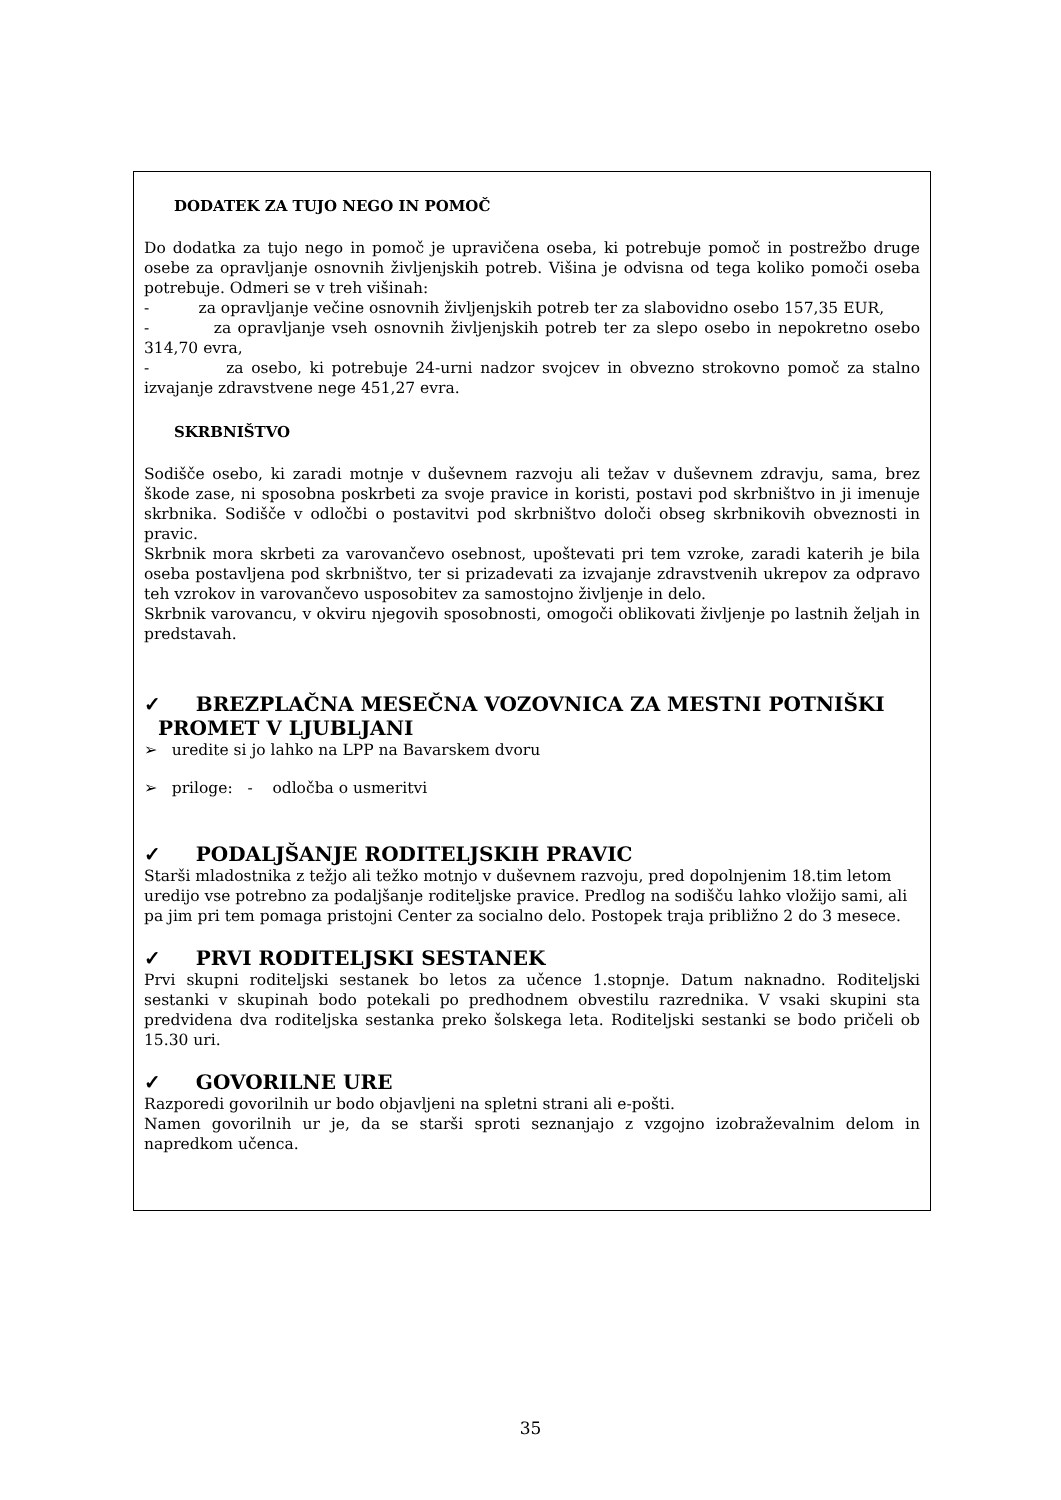DODATEK ZA TUJO NEGO IN POMOČ
Do dodatka za tujo nego in pomoč je upravičena oseba, ki potrebuje pomoč in postrežbo druge osebe za opravljanje osnovnih življenjskih potreb. Višina je odvisna od tega koliko pomoči oseba potrebuje. Odmeri se v treh višinah:
- za opravljanje večine osnovnih življenjskih potreb ter za slabovidno osebo 157,35 EUR,
- za opravljanje vseh osnovnih življenjskih potreb ter za slepo osebo in nepokretno osebo 314,70 evra,
- za osebo, ki potrebuje 24-urni nadzor svojcev in obvezno strokovno pomoč za stalno izvajanje zdravstvene nege 451,27 evra.
SKRBNIŠTVO
Sodišče osebo, ki zaradi motnje v duševnem razvoju ali težav v duševnem zdravju, sama, brez škode zase, ni sposobna poskrbeti za svoje pravice in koristi, postavi pod skrbništvo in ji imenuje skrbnika. Sodišče v odločbi o postavitvi pod skrbništvo določi obseg skrbnikovih obveznosti in pravic.
Skrbnik mora skrbeti za varovančevo osebnost, upoštevati pri tem vzroke, zaradi katerih je bila oseba postavljena pod skrbništvo, ter si prizadevati za izvajanje zdravstvenih ukrepov za odpravo teh vzrokov in varovančevo usposobitev za samostojno življenje in delo.
Skrbnik varovancu, v okviru njegovih sposobnosti, omogoči oblikovati življenje po lastnih željah in predstavah.
✓ BREZPLAČNA MESEČNA VOZOVNICA ZA MESTNI POTNIŠKI
PROMET V LJUBLJANI
➢ uredite si jo lahko na LPP na Bavarskem dvoru
➢ priloge: - odločba o usmeritvi
✓ PODALJŠANJE RODITELJSKIH PRAVIC
Starši mladostnika z težjo ali težko motnjo v duševnem razvoju, pred dopolnjenim 18.tim letom uredijo vse potrebno za podaljšanje roditeljske pravice. Predlog na sodišču lahko vložijo sami, ali pa jim pri tem pomaga pristojni Center za socialno delo. Postopek traja približno 2 do 3 mesece.
✓ PRVI RODITELJSKI SESTANEK
Prvi skupni roditeljski sestanek bo letos za učence 1.stopnje. Datum naknadno. Roditeljski sestanki v skupinah bodo potekali po predhodnem obvestilu razrednika. V vsaki skupini sta predvidena dva roditeljska sestanka preko šolskega leta. Roditeljski sestanki se bodo pričeli ob 15.30 uri.
✓ GOVORILNE URE
Razporedi govorilnih ur bodo objavljeni na spletni strani ali e-pošti.
Namen govorilnih ur je, da se starši sproti seznanjajo z vzgojno izobraževalnim delom in napredkom učenca.
35